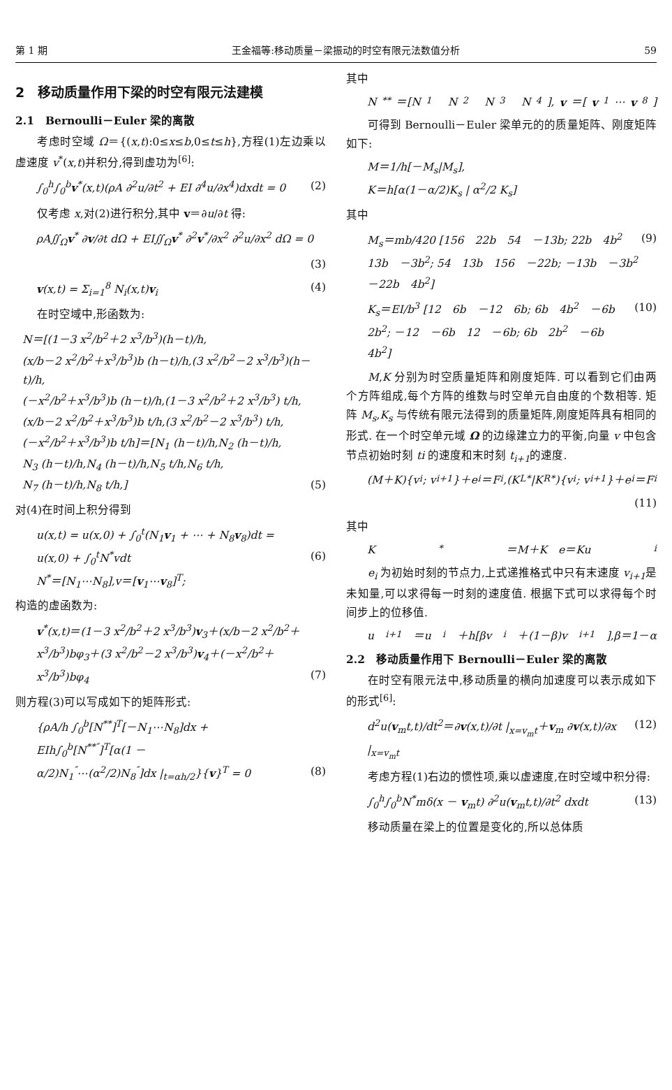第 1 期 王金福等:移动质量－梁振动的时空有限元法数值分析 59
2　移动质量作用下梁的时空有限元法建模
2.1　Bernoulli－Euler 梁的离散
考虑时空域 Ω＝{(x,t):0≤x≤b,0≤t≤h},方程(1)左边乘以虚速度 v<sup>*</sup>(x,t)并积分,得到虚功为<sup>[6]</sup>:
∫<sub>0</sub><sup>h</sup>∫<sub>0</sub><sup>b</sup>v<sup>*</sup>(x,t)(ρA ∂<sup>2</sup>u/∂t<sup>2</sup> + EI ∂<sup>4</sup>u/∂x<sup>4</sup>)dxdt = 0 (2)
仅考虑 x,对(2)进行积分,其中 v＝∂u/∂t 得:
ρA∬<sub>Ω</sub>v<sup>*</sup> ∂v/∂t dΩ + EI∬<sub>Ω</sub>v<sup>*</sup> ∂<sup>2</sup>v<sup>*</sup>/∂x<sup>2</sup> ∂<sup>2</sup>u/∂x<sup>2</sup> dΩ = 0
(3)
v(x,t) = Σ<sub>i=1</sub><sup>8</sup> N<sub>i</sub>(x,t)v<sub>i</sub> (4)
在时空域中,形函数为:
N＝[(1－3 x<sup>2</sup>/b<sup>2</sup>＋2 x<sup>3</sup>/b<sup>3</sup>)(h－t)/h,
(x/b－2 x<sup>2</sup>/b<sup>2</sup>＋x<sup>3</sup>/b<sup>3</sup>)b (h－t)/h,(3 x<sup>2</sup>/b<sup>2</sup>－2 x<sup>3</sup>/b<sup>3</sup>)(h－t)/h,
(－x<sup>2</sup>/b<sup>2</sup>＋x<sup>3</sup>/b<sup>3</sup>)b (h－t)/h,(1－3 x<sup>2</sup>/b<sup>2</sup>＋2 x<sup>3</sup>/b<sup>3</sup>) t/h,
(x/b－2 x<sup>2</sup>/b<sup>2</sup>＋x<sup>3</sup>/b<sup>3</sup>)b t/h,(3 x<sup>2</sup>/b<sup>2</sup>－2 x<sup>3</sup>/b<sup>3</sup>) t/h,
(－x<sup>2</sup>/b<sup>2</sup>＋x<sup>3</sup>/b<sup>3</sup>)b t/h]＝[N<sub>1</sub> (h－t)/h,N<sub>2</sub> (h－t)/h,
N<sub>3</sub> (h－t)/h,N<sub>4</sub> (h－t)/h,N<sub>5</sub> t/h,N<sub>6</sub> t/h,
N<sub>7</sub> (h－t)/h,N<sub>8</sub> t/h,] (5)
对(4)在时间上积分得到
u(x,t) = u(x,0) + ∫<sub>0</sub><sup>t</sup>(N<sub>1</sub>v<sub>1</sub> + ⋯ + N<sub>8</sub>v<sub>8</sub>)dt =
u(x,0) + ∫<sub>0</sub><sup>t</sup>N<sup>*</sup>vdt (6)
N<sup>*</sup>＝[N<sub>1</sub>⋯N<sub>8</sub>],v＝[v<sub>1</sub>⋯v<sub>8</sub>]<sup>T</sup>;
构造的虚函数为:
v<sup>*</sup>(x,t)＝(1－3 x<sup>2</sup>/b<sup>2</sup>＋2 x<sup>3</sup>/b<sup>3</sup>)v<sub>3</sub>＋(x/b－2 x<sup>2</sup>/b<sup>2</sup>＋
x<sup>3</sup>/b<sup>3</sup>)bφ<sub>3</sub>＋(3 x<sup>2</sup>/b<sup>2</sup>－2 x<sup>3</sup>/b<sup>3</sup>)v<sub>4</sub>＋(－x<sup>2</sup>/b<sup>2</sup>＋x<sup>3</sup>/b<sup>3</sup>)bφ<sub>4</sub> (7)
则方程(3)可以写成如下的矩阵形式:
{ρA/h ∫<sub>0</sub><sup>b</sup>[N<sup>**</sup>]<sup>T</sup>[－N<sub>1</sub>⋯N<sub>8</sub>]dx +
EIh∫<sub>0</sub><sup>b</sup>[N<sup>**″</sup>]<sup>T</sup>[α(1 －
α/2)N<sub>1</sub><sup>″</sup>⋯(α<sup>2</sup>/2)N<sub>8</sub><sup>″</sup>]dx |<sub>t=αh/2</sub>}{v}<sup>T</sup> = 0 (8)
其中
N<sup>**</sup>＝[N<sub>1</sub>　N<sub>2</sub>　N<sub>3</sub>　N<sub>4</sub>], v ＝[v<sub>1</sub>⋯ v<sub>8</sub>]
可得到 Bernoulli－Euler 梁单元的的质量矩阵、刚度矩阵如下:
M＝1/h[－M<sub>s</sub>|M<sub>s</sub>],
K＝h[α(1－α/2)K<sub>s</sub> | α<sup>2</sup>/2 K<sub>s</sub>]
其中
M<sub>s</sub>＝mb/420 [156　22b　54　－13b; 22b　4b<sup>2</sup>　13b　－3b<sup>2</sup>; 54　13b　156　－22b; －13b　－3b<sup>2</sup>　－22b　4b<sup>2</sup>] (9)
K<sub>s</sub>＝EI/b<sup>3</sup> [12　6b　－12　6b; 6b　4b<sup>2</sup>　－6b　2b<sup>2</sup>; －12　－6b　12　－6b; 6b　2b<sup>2</sup>　－6b　4b<sup>2</sup>] (10)
M,K 分别为时空质量矩阵和刚度矩阵. 可以看到它们由两个方阵组成,每个方阵的维数与时空单元自由度的个数相等. 矩阵 M<sub>s</sub>,K<sub>s</sub> 与传统有限元法得到的质量矩阵,刚度矩阵具有相同的形式. 在一个时空单元域 Ω 的边缘建立力的平衡,向量 v 中包含节点初始时刻 ti 的速度和末时刻 t<sub>i+1</sub>的速度.
(M＋K){v<sub>i</sub>; v<sub>i+1</sub>}＋e<sub>i</sub>＝F<sub>i</sub>,(K<sub>L</sub><sup>*</sup>|K<sub>R</sub><sup>*</sup>){v<sub>i</sub>; v<sub>i+1</sub>}＋e<sub>i</sub>＝F<sub>i</sub>
(11)
其中
K<sup>*</sup>＝M＋K　e＝Ku<sub>i</sub>
e<sub>i</sub> 为初始时刻的节点力,上式递推格式中只有末速度 v<sub>i+1</sub>是未知量,可以求得每一时刻的速度值. 根据下式可以求得每个时间步上的位移值.
u<sub>i+1</sub>＝u<sub>i</sub>＋h[βv<sub>i</sub>＋(1－β)v<sub>i+1</sub>],β＝1－α
2.2　移动质量作用下 Bernoulli－Euler 梁的离散
在时空有限元法中,移动质量的横向加速度可以表示成如下的形式<sup>[6]</sup>:
d<sup>2</sup>u(v<sub>m</sub>t,t)/dt<sup>2</sup>＝∂v(x,t)/∂t |<sub>x=v<sub>m</sub>t</sub>＋v<sub>m</sub> ∂v(x,t)/∂x |<sub>x=v<sub>m</sub>t</sub> (12)
考虑方程(1)右边的惯性项,乘以虚速度,在时空域中积分得:
∫<sub>0</sub><sup>h</sup>∫<sub>0</sub><sup>b</sup>N<sup>*</sup>mδ(x － v<sub>m</sub>t) ∂<sup>2</sup>u(v<sub>m</sub>t,t)/∂t<sup>2</sup> dxdt (13)
移动质量在梁上的位置是变化的,所以总体质